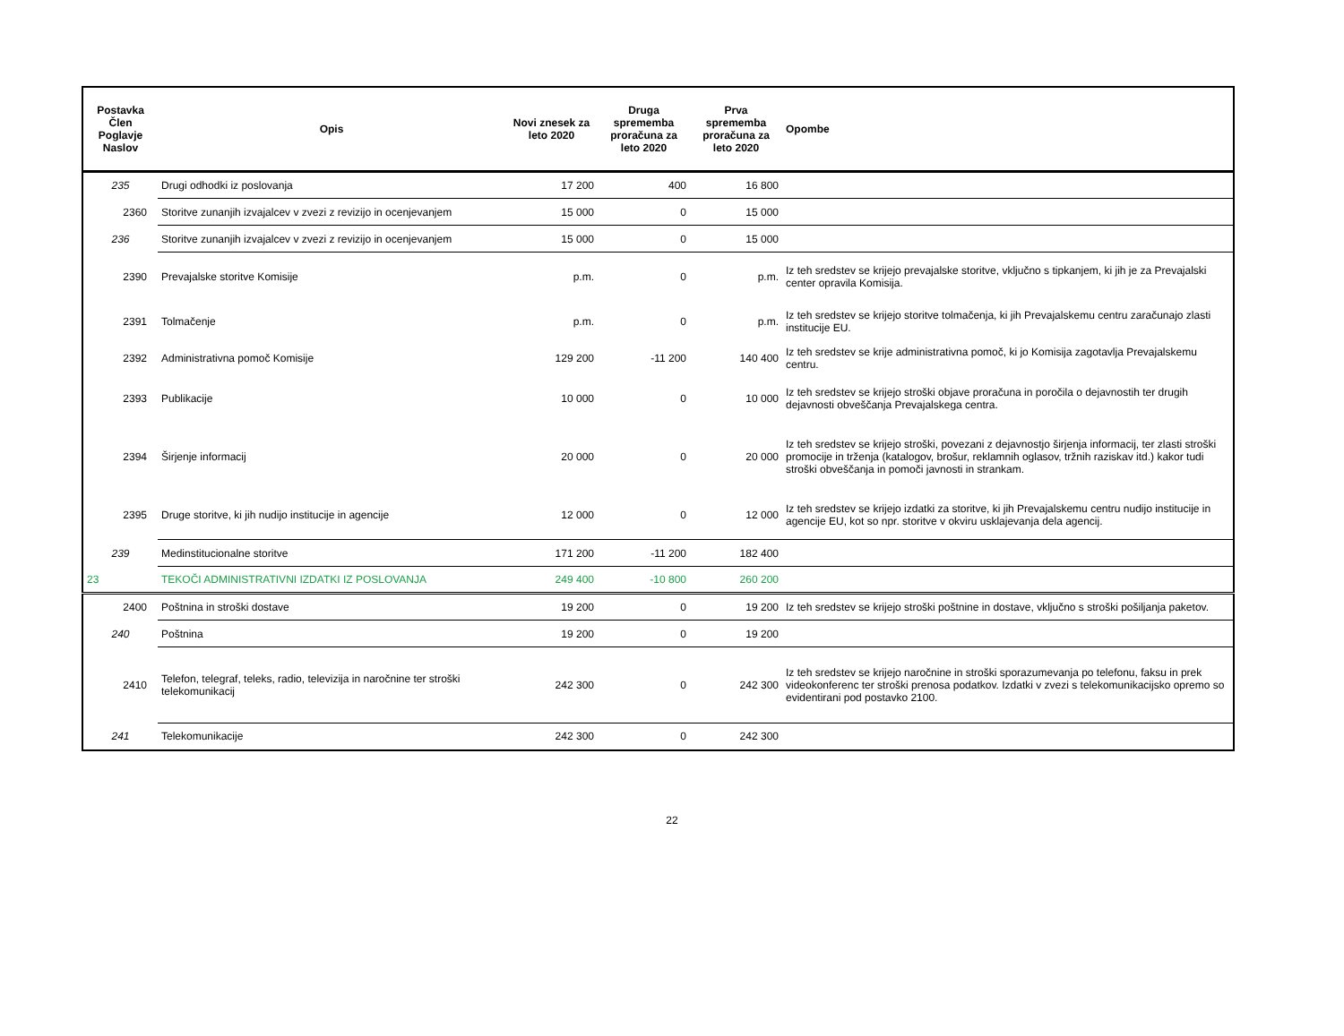| Postavka Člen Poglavje Naslov | Opis | Novi znesek za leto 2020 | Druga sprememba proračuna za leto 2020 | Prva sprememba proračuna za leto 2020 | Opombe |
| --- | --- | --- | --- | --- | --- |
| 235 | Drugi odhodki iz poslovanja | 17 200 | 400 | 16 800 | |
| 2360 | Storitve zunanjih izvajalcev v zvezi z revizijo in ocenjevanjem | 15 000 | 0 | 15 000 | |
| 236 | Storitve zunanjih izvajalcev v zvezi z revizijo in ocenjevanjem | 15 000 | 0 | 15 000 | |
| 2390 | Prevajalske storitve Komisije | p.m. | 0 | p.m. | Iz teh sredstev se krijejo prevajalske storitve, vključno s tipkanjem, ki jih je za Prevajalski center opravila Komisija. |
| 2391 | Tolmačenje | p.m. | 0 | p.m. | Iz teh sredstev se krijejo storitve tolmačenja, ki jih Prevajalskemu centru zaračunajo zlasti institucije EU. |
| 2392 | Administrativna pomoč Komisije | 129 200 | -11 200 | 140 400 | Iz teh sredstev se krije administrativna pomoč, ki jo Komisija zagotavlja Prevajalskemu centru. |
| 2393 | Publikacije | 10 000 | 0 | 10 000 | Iz teh sredstev se krijejo stroški objave proračuna in poročila o dejavnostih ter drugih dejavnosti obveščanja Prevajalskega centra. |
| 2394 | Širjenje informacij | 20 000 | 0 | 20 000 | Iz teh sredstev se krijejo stroški, povezani z dejavnostjo širjenja informacij, ter zlasti stroški promocije in trženja (katalogov, brošur, reklamnih oglasov, tržnih raziskav itd.) kakor tudi stroški obveščanja in pomoči javnosti in strankam. |
| 2395 | Druge storitve, ki jih nudijo institucije in agencije | 12 000 | 0 | 12 000 | Iz teh sredstev se krijejo izdatki za storitve, ki jih Prevajalskemu centru nudijo institucije in agencije EU, kot so npr. storitve v okviru usklajevanja dela agencij. |
| 239 | Medinstitucionalne storitve | 171 200 | -11 200 | 182 400 | |
| 23 | TEKOČI ADMINISTRATIVNI IZDATKI IZ POSLOVANJA | 249 400 | -10 800 | 260 200 | |
| 2400 | Poštnina in stroški dostave | 19 200 | 0 | 19 200 | Iz teh sredstev se krijejo stroški poštnine in dostave, vključno s stroški pošiljanja paketov. |
| 240 | Poštnina | 19 200 | 0 | 19 200 | |
| 2410 | Telefon, telegraf, teleks, radio, televizija in naročnine ter stroški telekomunikacij | 242 300 | 0 | 242 300 | Iz teh sredstev se krijejo naročnine in stroški sporazumevanja po telefonu, faksu in prek videokonferenc ter stroški prenosa podatkov. Izdatki v zvezi s telekomunikacijsko opremo so evidentirani pod postavko 2100. |
| 241 | Telekomunikacije | 242 300 | 0 | 242 300 | |
22